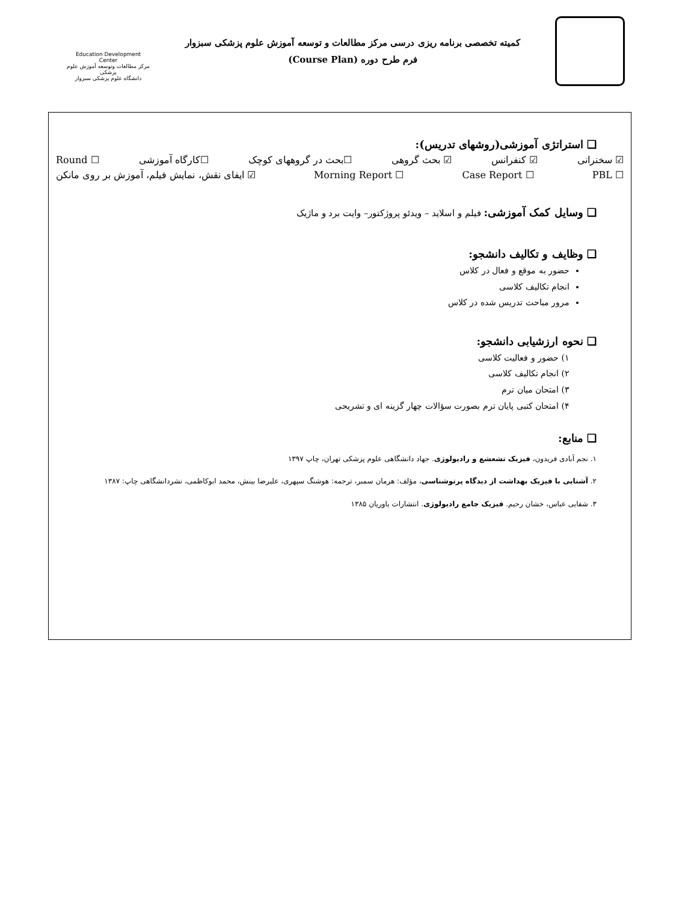کمیته تخصصی برنامه ریزی درسی مرکز مطالعات و توسعه آموزش علوم پزشکی سبزوار
فرم طرح دوره (Course Plan)
Education Development Center
مرکز مطالعات وتوسعه آموزش علوم پزشکی
دانشگاه علوم پزشکی سبزوار
❑ استراتژی آموزشی(روشهای تدریس):
☑ سخنرانی ☑ کنفرانس ☑ بحث گروهی ☐بحث در گروههای کوچک ☐کارگاه آموزشی ☐ Round
☐ PBL ☐ Case Report ☐ Morning Report ☑ ایفای نقش، نمایش فیلم، آموزش بر روی مانکن
❑ وسایل کمک آموزشی: فیلم و اسلاید – ویدئو پروژکتور– وایت برد و ماژیک
❑ وظایف و تکالیف دانشجو:
حضور به موقع و فعال در کلاس
انجام تکالیف کلاسی
مرور مباحث تدریس شده در کلاس
❑ نحوه ارزشیابی دانشجو:
۱) حضور و فعالیت کلاسی
۲) انجام تکالیف کلاسی
۳) امتحان میان ترم
۴) امتحان کتبی پایان ترم بصورت سؤالات چهار گزینه ای و تشریحی
❑ منابع:
۱. نجم آبادی فریدون، فیزیک تشعشع و رادیولوژی. جهاد دانشگاهی علوم پزشکی تهران، چاپ ۱۳۹۷
۲. آشنایی با فیزیک بهداشت از دیدگاه پرتوشناسی، مؤلف: هرمان سمبر، ترجمه: هوشنگ سپهری، علیرضا بینش، محمد ابوکاظمی، نشردانشگاهی چاپ: ۱۳۸۷
۳. شفایی عباس، خشان رحیم. فیزیک جامع رادیولوژی. انتشارات یاوریان ۱۳۸۵